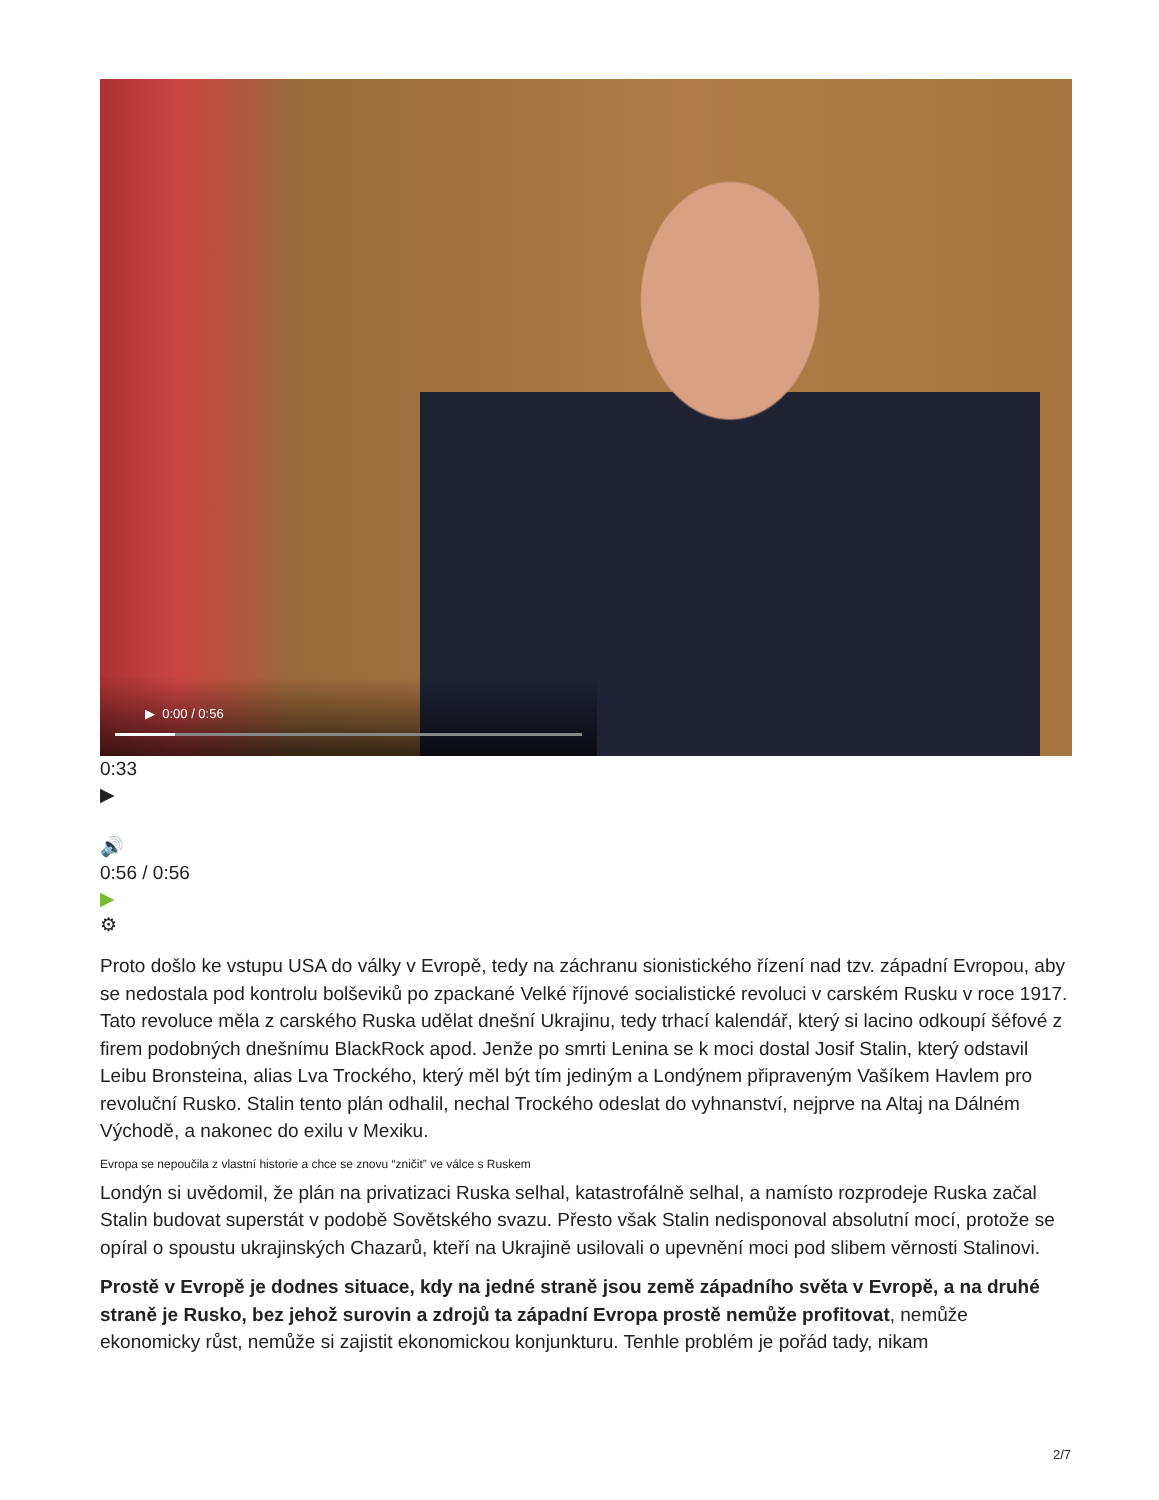▶ 0:00 / 0:56
0:33
▶
🔊
0:56 / 0:56
▶
⚙
Proto došlo ke vstupu USA do války v Evropě, tedy na záchranu sionistického řízení nad tzv. západní Evropou, aby se nedostala pod kontrolu bolševiků po zpackané Velké říjnové socialistické revoluci v carském Rusku v roce 1917. Tato revoluce měla z carského Ruska udělat dnešní Ukrajinu, tedy trhací kalendář, který si lacino odkoupí šéfové z firem podobných dnešnímu BlackRock apod. Jenže po smrti Lenina se k moci dostal Josif Stalin, který odstavil Leibu Bronsteina, alias Lva Trockého, který měl být tím jediným a Londýnem připraveným Vašíkem Havlem pro revoluční Rusko. Stalin tento plán odhalil, nechal Trockého odeslat do vyhnanství, nejprve na Altaj na Dálném Východě, a nakonec do exilu v Mexiku.
Evropa se nepoučila z vlastní historie a chce se znovu “zničit” ve válce s Ruskem
Londýn si uvědomil, že plán na privatizaci Ruska selhal, katastrofálně selhal, a namísto rozprodeje Ruska začal Stalin budovat superstát v podobě Sovětského svazu. Přesto však Stalin nedisponoval absolutní mocí, protože se opíral o spoustu ukrajinských Chazarů, kteří na Ukrajině usilovali o upevnění moci pod slibem věrnosti Stalinovi.
Prostě v Evropě je dodnes situace, kdy na jedné straně jsou země západního světa v Evropě, a na druhé straně je Rusko, bez jehož surovin a zdrojů ta západní Evropa prostě nemůže profitovat, nemůže ekonomicky růst, nemůže si zajistit ekonomickou konjunkturu. Tenhle problém je pořád tady, nikam
2/7